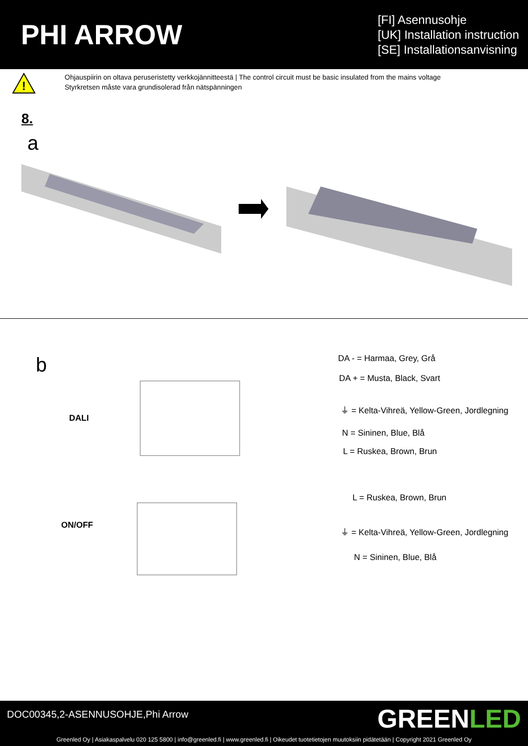PHI ARROW
[FI] Asennusohje
[UK] Installation instruction
[SE] Installationsanvisning
!
Ohjauspiirin on oltava peruseristetty verkkojännitteestä | The control circuit must be basic insulated from the mains voltage
Styrkretsen måste vara grundisolerad från nätspänningen
8.
a
b DA - = Harmaa, Grey, Grå
DA + = Musta, Black, Svart
DALI
⏚ = Kelta-Vihreä, Yellow-Green, Jordlegning
N = Sininen, Blue, Blå
L = Ruskea, Brown, Brun
L = Ruskea, Brown, Brun
ON/OFF
⏚ = Kelta-Vihreä, Yellow-Green, Jordlegning
N = Sininen, Blue, Blå
DOC00345,2-ASENNUSOHJE,Phi Arrow
GREENLED
Greenled Oy | Asiakaspalvelu 020 125 5800 | info@greenled.fi | www.greenled.fi | Oikeudet tuotetietojen muutoksiin pidätetään | Copyright 2021 Greenled Oy